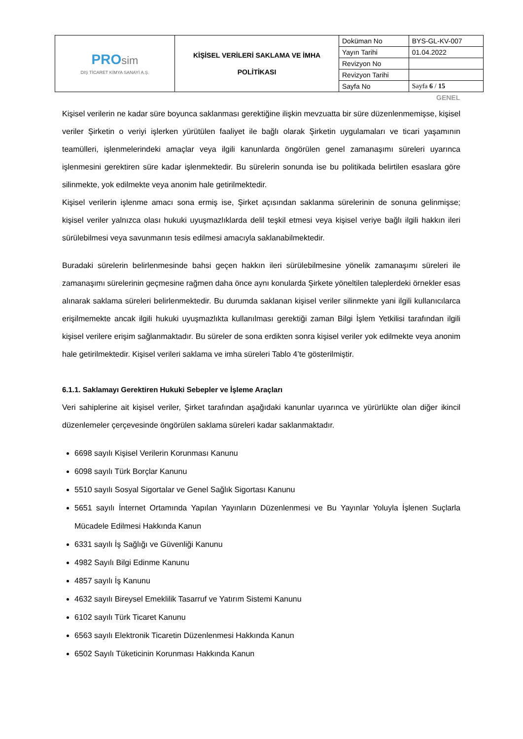| PRO sim DIŞ TİCARET KİMYA SANAYİ A.Ş. | KİŞİSEL VERİLERİ SAKLAMA VE İMHA POLİTİKASI | Doküman No | BYS-GL-KV-007 |
| | | Yayın Tarihi | 01.04.2022 |
| | | Revizyon No | |
| | | Revizyon Tarihi | |
| | | Sayfa No | Sayfa 6 / 15 |
GENEL
Kişisel verilerin ne kadar süre boyunca saklanması gerektiğine ilişkin mevzuatta bir süre düzenlenmemişse, kişisel veriler Şirketin o veriyi işlerken yürütülen faaliyet ile bağlı olarak Şirketin uygulamaları ve ticari yaşamının teamülleri, işlenmelerindeki amaçlar veya ilgili kanunlarda öngörülen genel zamanaşımı süreleri uyarınca işlenmesini gerektiren süre kadar işlenmektedir. Bu sürelerin sonunda ise bu politikada belirtilen esaslara göre silinmekte, yok edilmekte veya anonim hale getirilmektedir.
Kişisel verilerin işlenme amacı sona ermiş ise, Şirket açısından saklanma sürelerinin de sonuna gelinmişse; kişisel veriler yalnızca olası hukuki uyuşmazlıklarda delil teşkil etmesi veya kişisel veriye bağlı ilgili hakkın ileri sürülebilmesi veya savunmanın tesis edilmesi amacıyla saklanabilmektedir.
Buradaki sürelerin belirlenmesinde bahsi geçen hakkın ileri sürülebilmesine yönelik zamanaşımı süreleri ile zamanaşımı sürelerinin geçmesine rağmen daha önce aynı konularda Şirkete yöneltilen taleplerdeki örnekler esas alınarak saklama süreleri belirlenmektedir. Bu durumda saklanan kişisel veriler silinmekte yani ilgili kullanıcılarca erişilmemekte ancak ilgili hukuki uyuşmazlıkta kullanılması gerektiği zaman Bilgi İşlem Yetkilisi tarafından ilgili kişisel verilere erişim sağlanmaktadır. Bu süreler de sona erdikten sonra kişisel veriler yok edilmekte veya anonim hale getirilmektedir. Kişisel verileri saklama ve imha süreleri Tablo 4’te gösterilmiştir.
6.1.1. Saklamayı Gerektiren Hukuki Sebepler ve İşleme Araçları
Veri sahiplerine ait kişisel veriler, Şirket tarafından aşağıdaki kanunlar uyarınca ve yürürlükte olan diğer ikincil düzenlemeler çerçevesinde öngörülen saklama süreleri kadar saklanmaktadır.
6698 sayılı Kişisel Verilerin Korunması Kanunu
6098 sayılı Türk Borçlar Kanunu
5510 sayılı Sosyal Sigortalar ve Genel Sağlık Sigortası Kanunu
5651 sayılı İnternet Ortamında Yapılan Yayınların Düzenlenmesi ve Bu Yayınlar Yoluyla İşlenen Suçlarla Mücadele Edilmesi Hakkında Kanun
6331 sayılı İş Sağlığı ve Güvenliği Kanunu
4982 Sayılı Bilgi Edinme Kanunu
4857 sayılı İş Kanunu
4632 sayılı Bireysel Emeklilik Tasarruf ve Yatırım Sistemi Kanunu
6102 sayılı Türk Ticaret Kanunu
6563 sayılı Elektronik Ticaretin Düzenlenmesi Hakkında Kanun
6502 Sayılı Tüketicinin Korunması Hakkında Kanun